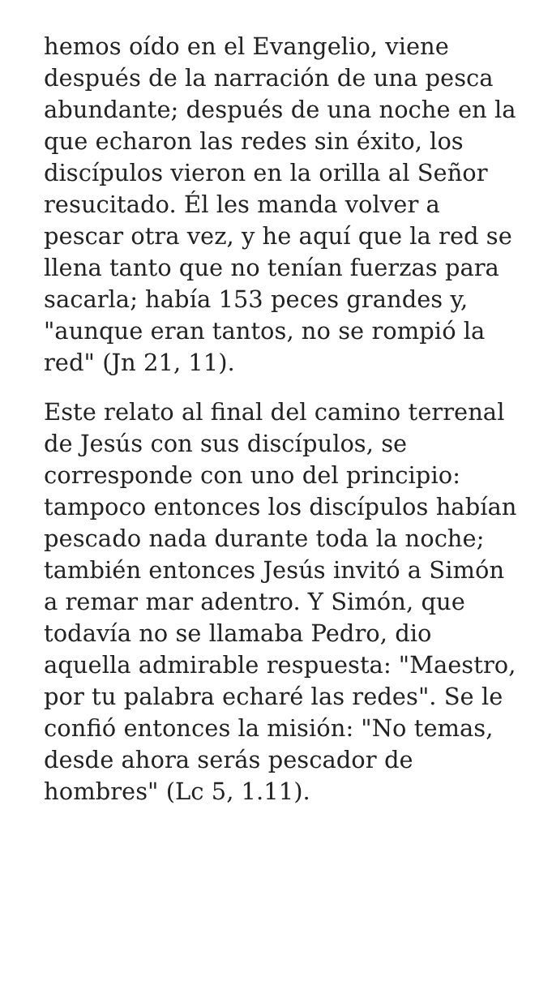hemos oído en el Evangelio, viene después de la narración de una pesca abundante; después de una noche en la que echaron las redes sin éxito, los discípulos vieron en la orilla al Señor resucitado. Él les manda volver a pescar otra vez, y he aquí que la red se llena tanto que no tenían fuerzas para sacarla; había 153 peces grandes y, "aunque eran tantos, no se rompió la red" (Jn 21, 11).
Este relato al final del camino terrenal de Jesús con sus discípulos, se corresponde con uno del principio: tampoco entonces los discípulos habían pescado nada durante toda la noche; también entonces Jesús invitó a Simón a remar mar adentro. Y Simón, que todavía no se llamaba Pedro, dio aquella admirable respuesta: "Maestro, por tu palabra echaré las redes". Se le confió entonces la misión: "No temas, desde ahora serás pescador de hombres" (Lc 5, 1.11).